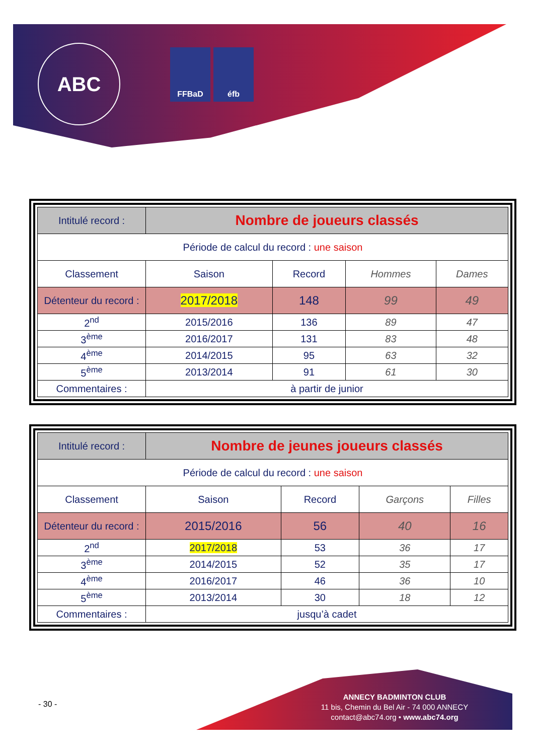ABC FFBaD éfb
| Intitulé record : | Nombre de joueurs classés | | | |
| Période de calcul du record : une saison | | | | |
| Classement | Saison | Record | Hommes | Dames |
| Détenteur du record : | 2017/2018 | 148 | 99 | 49 |
| 2<sup>nd</sup> | 2015/2016 | 136 | 89 | 47 |
| 3<sup>ème</sup> | 2016/2017 | 131 | 83 | 48 |
| 4<sup>ème</sup> | 2014/2015 | 95 | 63 | 32 |
| 5<sup>ème</sup> | 2013/2014 | 91 | 61 | 30 |
| Commentaires : | à partir de junior | | | |
| Intitulé record : | Nombre de jeunes joueurs classés | | | |
| Période de calcul du record : une saison | | | | |
| Classement | Saison | Record | Garçons | Filles |
| Détenteur du record : | 2015/2016 | 56 | 40 | 16 |
| 2<sup>nd</sup> | 2017/2018 | 53 | 36 | 17 |
| 3<sup>ème</sup> | 2014/2015 | 52 | 35 | 17 |
| 4<sup>ème</sup> | 2016/2017 | 46 | 36 | 10 |
| 5<sup>ème</sup> | 2013/2014 | 30 | 18 | 12 |
| Commentaires : | jusqu’à cadet | | | |
- 30 -
ANNECY BADMINTON CLUB
11 bis, Chemin du Bel Air - 74 000 ANNECY
contact@abc74.org • www.abc74.org